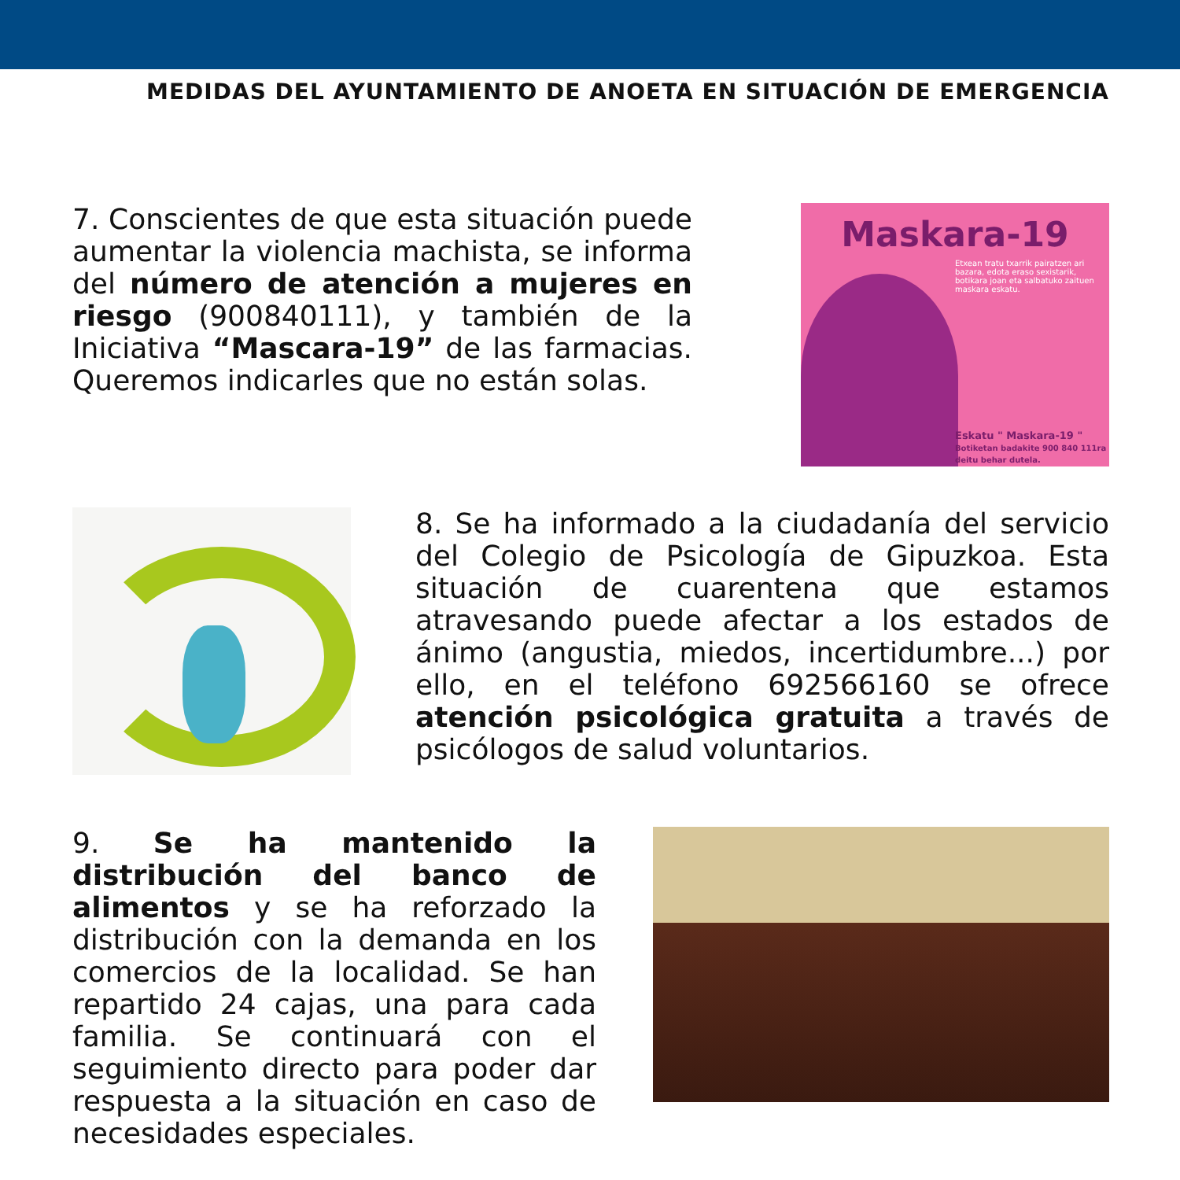MEDIDAS DEL AYUNTAMIENTO DE ANOETA EN SITUACIÓN DE EMERGENCIA
7. Conscientes de que esta situación puede aumentar la violencia machista, se informa del número de atención a mujeres en riesgo (900840111), y también de la Iniciativa “Mascara-19” de las farmacias. Queremos indicarles que no están solas.
Maskara-19
Etxean tratu txarrik pairatzen ari bazara, edota eraso sexistarik, botikara joan eta salbatuko zaituen maskara eskatu.
Eskatu " Maskara-19 "
Botiketan badakite 900 840 111ra deitu behar dutela.
8. Se ha informado a la ciudadanía del servicio del Colegio de Psicología de Gipuzkoa. Esta situación de cuarentena que estamos atravesando puede afectar a los estados de ánimo (angustia, miedos, incertidumbre...) por ello, en el teléfono 692566160 se ofrece atención psicológica gratuita a través de psicólogos de salud voluntarios.
9. Se ha mantenido la distribución del banco de alimentos y se ha reforzado la distribución con la demanda en los comercios de la localidad. Se han repartido 24 cajas, una para cada familia. Se continuará con el seguimiento directo para poder dar respuesta a la situación en caso de necesidades especiales.